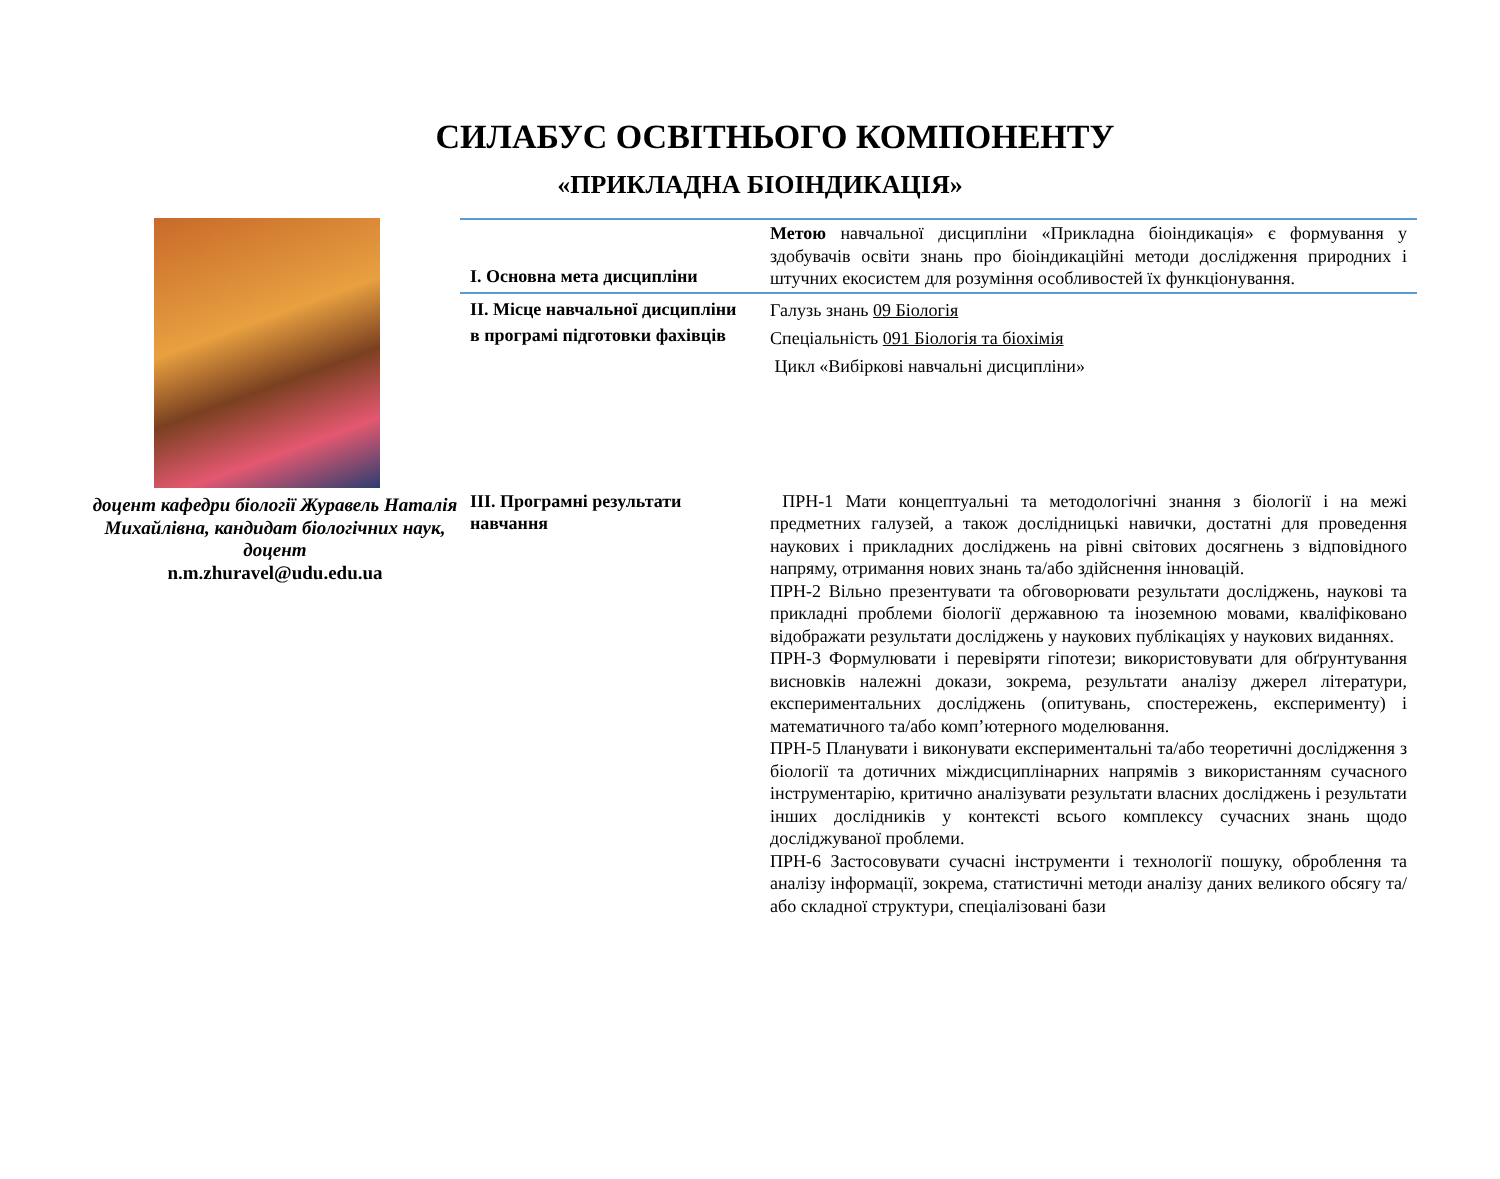СИЛАБУС ОСВІТНЬОГО КОМПОНЕНТУ
«ПРИКЛАДНА БІОІНДИКАЦІЯ»
доцент кафедри біології Журавель Наталія Михайлівна, кандидат біологічних наук, доцент
n.m.zhuravel@udu.edu.ua
| I. Основна мета дисципліни | Метою навчальної дисципліни «Прикладна біоіндикація» є формування у здобувачів освіти знань про біоіндикаційні методи дослідження природних і штучних екосистем для розуміння особливостей їх функціонування. |
| II. Місце навчальної дисципліни в програмі підготовки фахівців | Галузь знань 09 Біологія Спеціальність 091 Біологія та біохімія Цикл «Вибіркові навчальні дисципліни» |
| III. Програмні результати навчання | ПРН-1 Мати концептуальні та методологічні знання з біології і на межі предметних галузей, а також дослідницькі навички, достатні для проведення наукових і прикладних досліджень на рівні світових досягнень з відповідного напряму, отримання нових знань та/або здійснення інновацій. ПРН-2 Вільно презентувати та обговорювати результати досліджень, наукові та прикладні проблеми біології державною та іноземною мовами, кваліфіковано відображати результати досліджень у наукових публікаціях у наукових виданнях. ПРН-3 Формулювати і перевіряти гіпотези; використовувати для обґрунтування висновків належні докази, зокрема, результати аналізу джерел літератури, експериментальних досліджень (опитувань, спостережень, експерименту) і математичного та/або комп’ютерного моделювання. ПРН-5 Планувати і виконувати експериментальні та/або теоретичні дослідження з біології та дотичних міждисциплінарних напрямів з використанням сучасного інструментарію, критично аналізувати результати власних досліджень і результати інших дослідників у контексті всього комплексу сучасних знань щодо досліджуваної проблеми. ПРН-6 Застосовувати сучасні інструменти і технології пошуку, оброблення та аналізу інформації, зокрема, статистичні методи аналізу даних великого обсягу та/або складної структури, спеціалізовані бази |